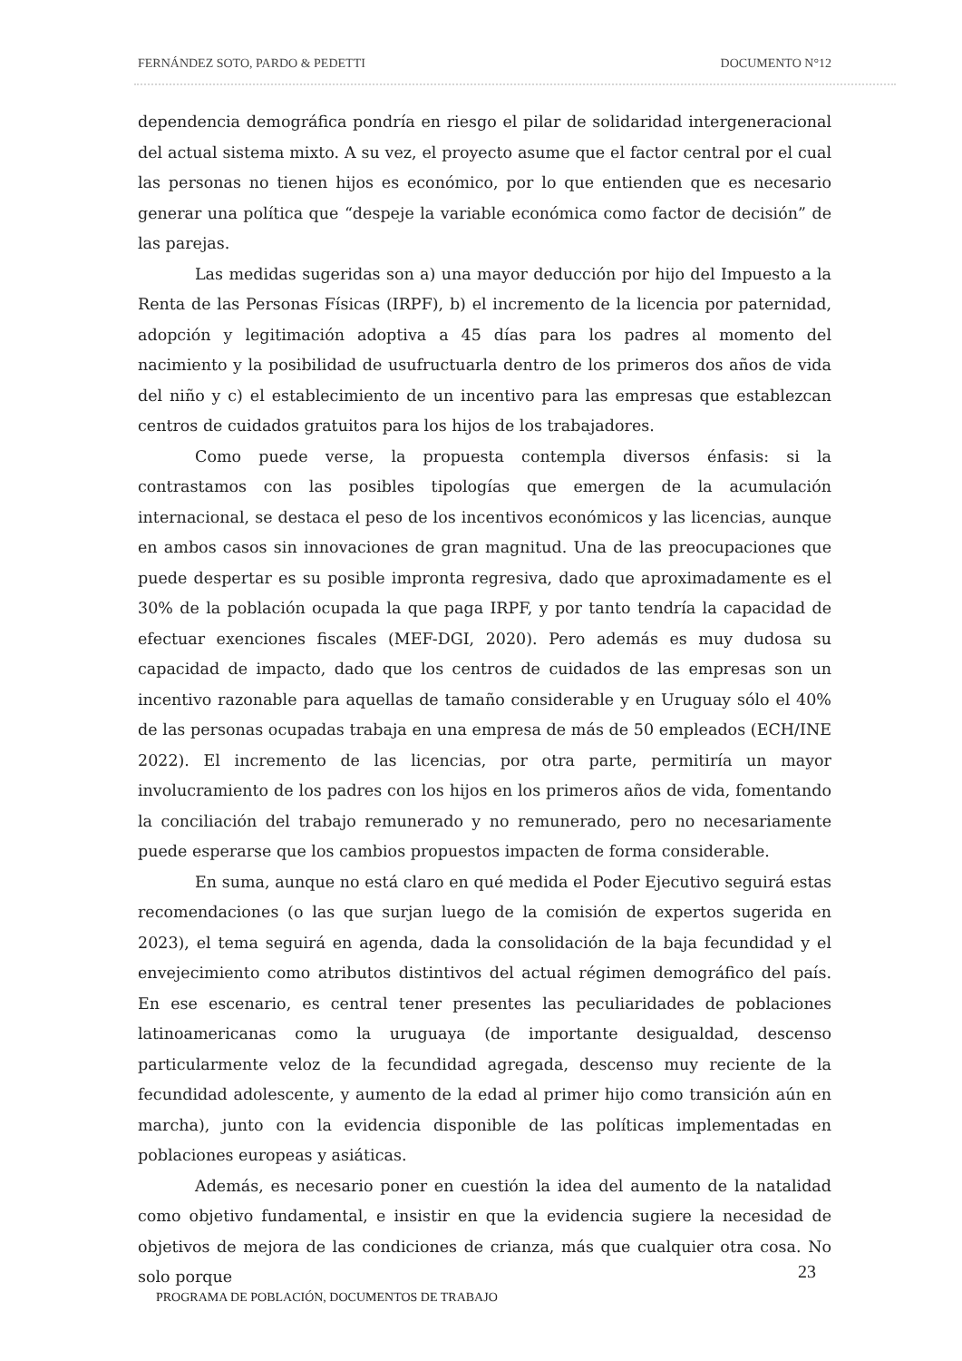FERNÁNDEZ SOTO, PARDO & PEDETTI DOCUMENTO N°12
dependencia demográfica pondría en riesgo el pilar de solidaridad intergeneracional del actual sistema mixto. A su vez, el proyecto asume que el factor central por el cual las personas no tienen hijos es económico, por lo que entienden que es necesario generar una política que “despeje la variable económica como factor de decisión” de las parejas.
Las medidas sugeridas son a) una mayor deducción por hijo del Impuesto a la Renta de las Personas Físicas (IRPF), b) el incremento de la licencia por paternidad, adopción y legitimación adoptiva a 45 días para los padres al momento del nacimiento y la posibilidad de usufructuarla dentro de los primeros dos años de vida del niño y c) el establecimiento de un incentivo para las empresas que establezcan centros de cuidados gratuitos para los hijos de los trabajadores.
Como puede verse, la propuesta contempla diversos énfasis: si la contrastamos con las posibles tipologías que emergen de la acumulación internacional, se destaca el peso de los incentivos económicos y las licencias, aunque en ambos casos sin innovaciones de gran magnitud. Una de las preocupaciones que puede despertar es su posible impronta regresiva, dado que aproximadamente es el 30% de la población ocupada la que paga IRPF, y por tanto tendría la capacidad de efectuar exenciones fiscales (MEF-DGI, 2020). Pero además es muy dudosa su capacidad de impacto, dado que los centros de cuidados de las empresas son un incentivo razonable para aquellas de tamaño considerable y en Uruguay sólo el 40% de las personas ocupadas trabaja en una empresa de más de 50 empleados (ECH/INE 2022). El incremento de las licencias, por otra parte, permitiría un mayor involucramiento de los padres con los hijos en los primeros años de vida, fomentando la conciliación del trabajo remunerado y no remunerado, pero no necesariamente puede esperarse que los cambios propuestos impacten de forma considerable.
En suma, aunque no está claro en qué medida el Poder Ejecutivo seguirá estas recomendaciones (o las que surjan luego de la comisión de expertos sugerida en 2023), el tema seguirá en agenda, dada la consolidación de la baja fecundidad y el envejecimiento como atributos distintivos del actual régimen demográfico del país. En ese escenario, es central tener presentes las peculiaridades de poblaciones latinoamericanas como la uruguaya (de importante desigualdad, descenso particularmente veloz de la fecundidad agregada, descenso muy reciente de la fecundidad adolescente, y aumento de la edad al primer hijo como transición aún en marcha), junto con la evidencia disponible de las políticas implementadas en poblaciones europeas y asiáticas.
Además, es necesario poner en cuestión la idea del aumento de la natalidad como objetivo fundamental, e insistir en que la evidencia sugiere la necesidad de objetivos de mejora de las condiciones de crianza, más que cualquier otra cosa. No solo porque
23
PROGRAMA DE POBLACIÓN, DOCUMENTOS DE TRABAJO